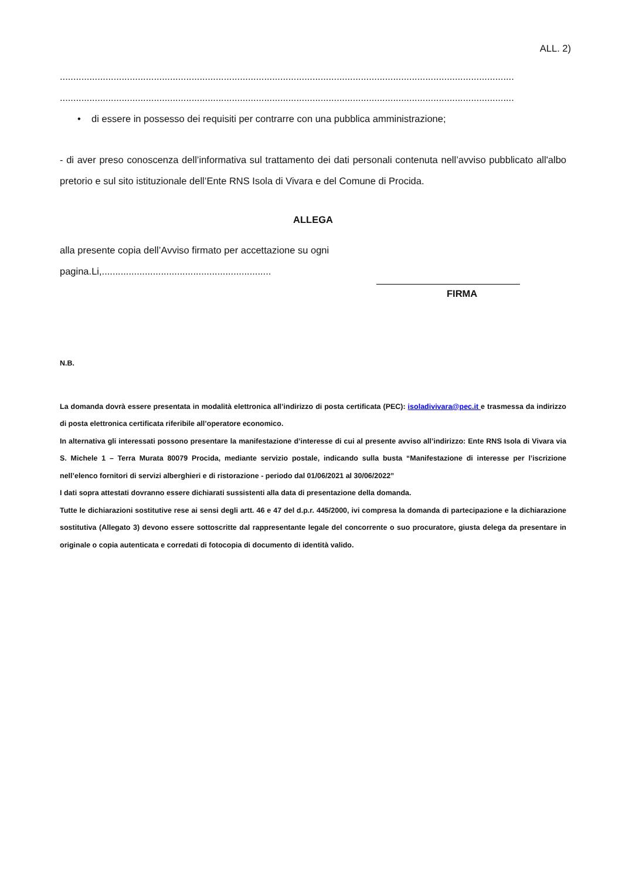ALL. 2)
.........................................................................................................................................................................
.........................................................................................................................................................................
• di essere in possesso dei requisiti per contrarre con una pubblica amministrazione;
- di aver preso conoscenza dell’informativa sul trattamento dei dati personali contenuta nell’avviso pubblicato all'albo pretorio e sul sito istituzionale dell’Ente RNS Isola di Vivara e del Comune di Procida.
ALLEGA
alla presente copia dell’Avviso firmato per accettazione su ogni
pagina.Li,...............................................................
FIRMA
N.B.
La domanda dovrà essere presentata in modalità elettronica all’indirizzo di posta certificata (PEC): isoladivivara@pec.it e trasmessa da indirizzo di posta elettronica certificata riferibile all’operatore economico.
In alternativa gli interessati possono presentare la manifestazione d’interesse di cui al presente avviso all’indirizzo: Ente RNS Isola di Vivara via S. Michele 1 – Terra Murata 80079 Procida, mediante servizio postale, indicando sulla busta “Manifestazione di interesse per l’iscrizione nell’elenco fornitori di servizi alberghieri e di ristorazione - periodo dal 01/06/2021 al 30/06/2022”
I dati sopra attestati dovranno essere dichiarati sussistenti alla data di presentazione della domanda.
Tutte le dichiarazioni sostitutive rese ai sensi degli artt. 46 e 47 del d.p.r. 445/2000, ivi compresa la domanda di partecipazione e la dichiarazione sostitutiva (Allegato 3) devono essere sottoscritte dal rappresentante legale del concorrente o suo procuratore, giusta delega da presentare in originale o copia autenticata e corredati di fotocopia di documento di identità valido.